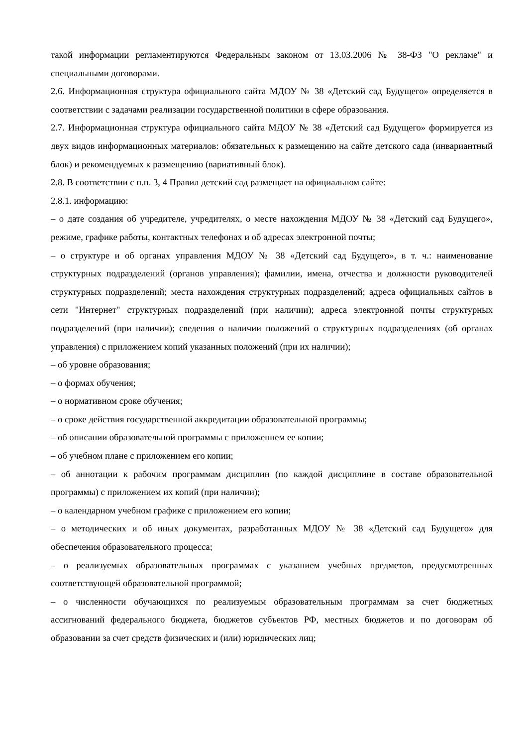такой информации регламентируются Федеральным законом от 13.03.2006 № 38-ФЗ "О рекламе" и специальными договорами.
2.6. Информационная структура официального сайта МДОУ № 38 «Детский сад Будущего» определяется в соответствии с задачами реализации государственной политики в сфере образования.
2.7. Информационная структура официального сайта МДОУ № 38 «Детский сад Будущего» формируется из двух видов информационных материалов: обязательных к размещению на сайте детского сада (инвариантный блок) и рекомендуемых к размещению (вариативный блок).
2.8. В соответствии с п.п. 3, 4 Правил детский сад размещает на официальном сайте:
2.8.1. информацию:
– о дате создания об учредителе, учредителях, о месте нахождения МДОУ № 38 «Детский сад Будущего», режиме, графике работы, контактных телефонах и об адресах электронной почты;
– о структуре и об органах управления МДОУ № 38 «Детский сад Будущего», в т. ч.: наименование структурных подразделений (органов управления); фамилии, имена, отчества и должности руководителей структурных подразделений; места нахождения структурных подразделений; адреса официальных сайтов в сети "Интернет" структурных подразделений (при наличии); адреса электронной почты структурных подразделений (при наличии); сведения о наличии положений о структурных подразделениях (об органах управления) с приложением копий указанных положений (при их наличии);
– об уровне образования;
– о формах обучения;
– о нормативном сроке обучения;
– о сроке действия государственной аккредитации образовательной программы;
– об описании образовательной программы с приложением ее копии;
– об учебном плане с приложением его копии;
– об аннотации к рабочим программам дисциплин (по каждой дисциплине в составе образовательной программы) с приложением их копий (при наличии);
– о календарном учебном графике с приложением его копии;
– о методических и об иных документах, разработанных МДОУ № 38 «Детский сад Будущего» для обеспечения образовательного процесса;
– о реализуемых образовательных программах с указанием учебных предметов, предусмотренных соответствующей образовательной программой;
– о численности обучающихся по реализуемым образовательным программам за счет бюджетных ассигнований федерального бюджета, бюджетов субъектов РФ, местных бюджетов и по договорам об образовании за счет средств физических и (или) юридических лиц;